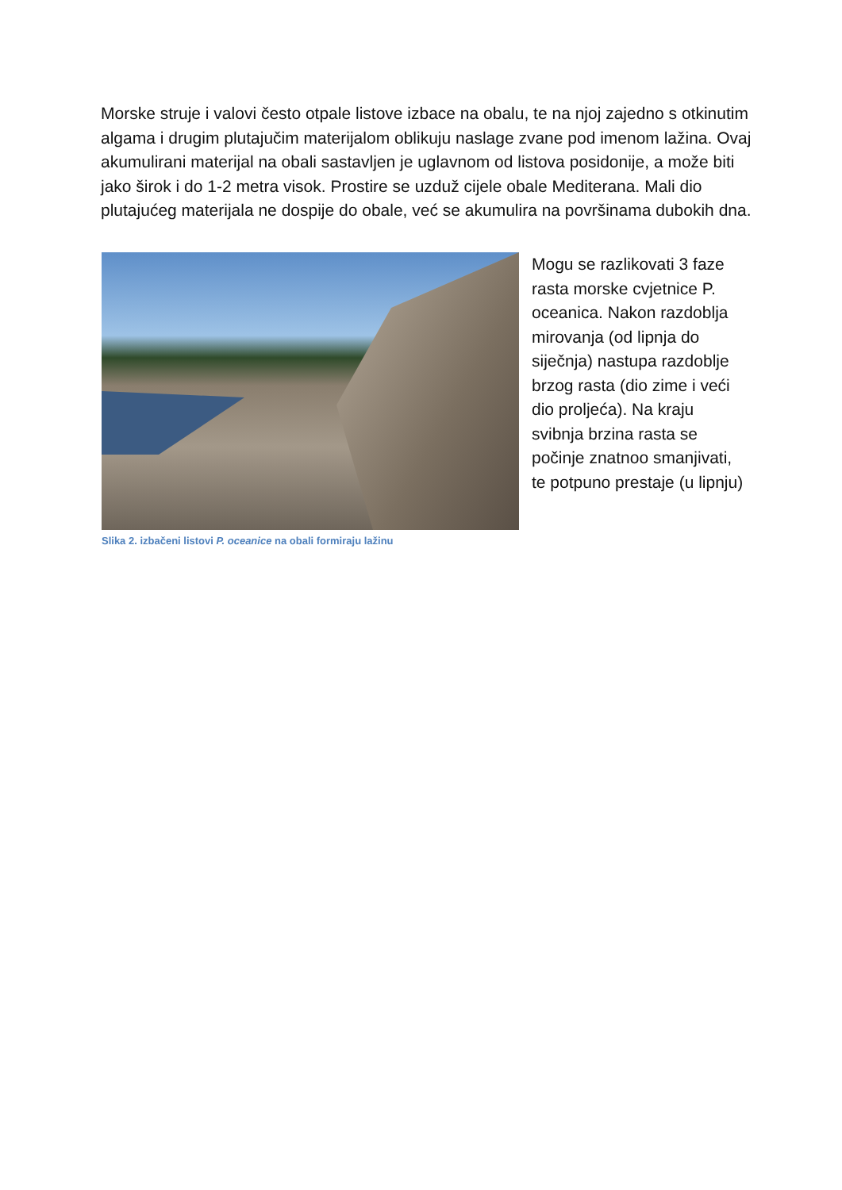Morske struje i valovi često otpale listove izbace na obalu, te na njoj zajedno s otkinutim algama i drugim plutajučim materijalom oblikuju naslage zvane pod imenom lažina. Ovaj akumulirani materijal na obali sastavljen je uglavnom od listova posidonije, a može biti jako širok i do 1-2 metra visok. Prostire se uzduž cijele obale Mediterana. Mali dio plutajućeg materijala ne dospije do obale, već se akumulira na površinama dubokih dna.
Slika 2. izbačeni listovi P. oceanice na obali formiraju lažinu
Mogu se razlikovati 3 faze rasta morske cvjetnice P. oceanica. Nakon razdoblja mirovanja (od lipnja do siječnja) nastupa razdoblje brzog rasta (dio zime i veći dio proljeća). Na kraju svibnja brzina rasta se počinje znatnoo smanjivati, te potpuno prestaje (u lipnju)